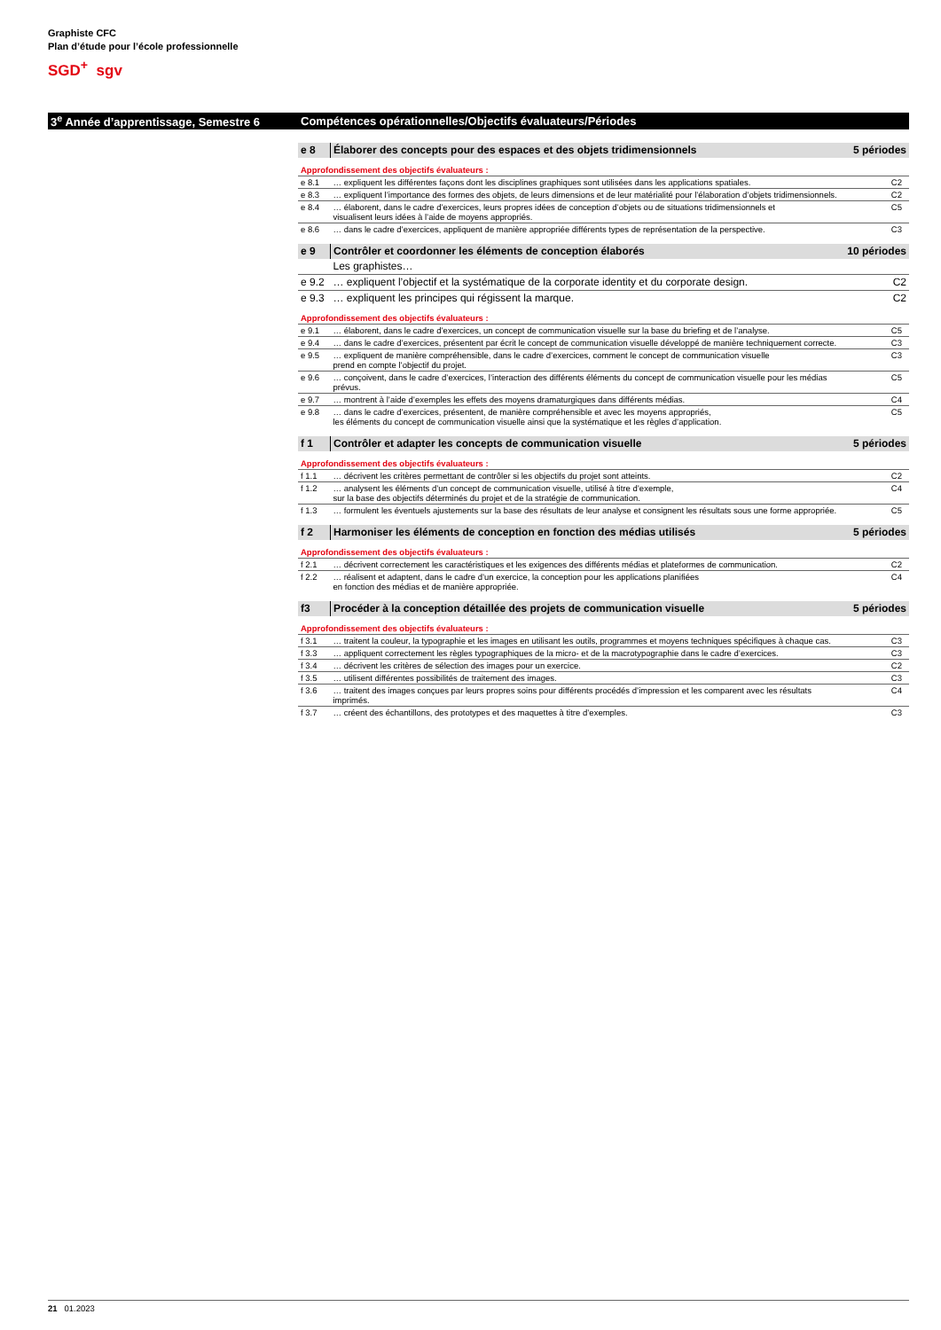Graphiste CFC
Plan d’étude pour l’école professionnelle
SGD<sup>+</sup> sgv
3<sup>e</sup> Année d’apprentissage, Semestre 6
Compétences opérationnelles/Objectifs évaluateurs/Périodes
| e 8 | Élaborer des concepts pour des espaces et des objets tridimensionnels | 5 périodes |
| Approfondissement des objectifs évaluateurs : | | |
| e 8.1 | … expliquent les différentes façons dont les disciplines graphiques sont utilisées dans les applications spatiales. | C2 |
| e 8.3 | … expliquent l’importance des formes des objets, de leurs dimensions et de leur matérialité pour l’élaboration d’objets tridimensionnels. | C2 |
| e 8.4 | … élaborent, dans le cadre d’exercices, leurs propres idées de conception d’objets ou de situations tridimensionnels et visualisent leurs idées à l’aide de moyens appropriés. | C5 |
| e 8.6 | … dans le cadre d’exercices, appliquent de manière appropriée différents types de représentation de la perspective. | C3 |
| e 9 | Contrôler et coordonner les éléments de conception élaborés | 10 périodes |
| | Les graphistes… | |
| e 9.2 | … expliquent l’objectif et la systématique de la corporate identity et du corporate design. | C2 |
| e 9.3 | … expliquent les principes qui régissent la marque. | C2 |
| Approfondissement des objectifs évaluateurs : | | |
| e 9.1 | … élaborent, dans le cadre d’exercices, un concept de communication visuelle sur la base du briefing et de l’analyse. | C5 |
| e 9.4 | … dans le cadre d’exercices, présentent par écrit le concept de communication visuelle développé de manière techniquement correcte. | C3 |
| e 9.5 | … expliquent de manière compréhensible, dans le cadre d’exercices, comment le concept de communication visuelle prend en compte l’objectif du projet. | C3 |
| e 9.6 | … conçoivent, dans le cadre d’exercices, l’interaction des différents éléments du concept de communication visuelle pour les médias prévus. | C5 |
| e 9.7 | … montrent à l’aide d’exemples les effets des moyens dramaturgiques dans différents médias. | C4 |
| e 9.8 | … dans le cadre d’exercices, présentent, de manière compréhensible et avec les moyens appropriés, les éléments du concept de communication visuelle ainsi que la systématique et les règles d’application. | C5 |
| f 1 | Contrôler et adapter les concepts de communication visuelle | 5 périodes |
| Approfondissement des objectifs évaluateurs : | | |
| f 1.1 | … décrivent les critères permettant de contrôler si les objectifs du projet sont atteints. | C2 |
| f 1.2 | … analysent les éléments d’un concept de communication visuelle, utilisé à titre d’exemple, sur la base des objectifs déterminés du projet et de la stratégie de communication. | C4 |
| f 1.3 | … formulent les éventuels ajustements sur la base des résultats de leur analyse et consignent les résultats sous une forme appropriée. | C5 |
| f 2 | Harmoniser les éléments de conception en fonction des médias utilisés | 5 périodes |
| Approfondissement des objectifs évaluateurs : | | |
| f 2.1 | … décrivent correctement les caractéristiques et les exigences des différents médias et plateformes de communication. | C2 |
| f 2.2 | … réalisent et adaptent, dans le cadre d’un exercice, la conception pour les applications planifiées en fonction des médias et de manière appropriée. | C4 |
| f3 | Procéder à la conception détaillée des projets de communication visuelle | 5 périodes |
| Approfondissement des objectifs évaluateurs : | | |
| f 3.1 | … traitent la couleur, la typographie et les images en utilisant les outils, programmes et moyens techniques spécifiques à chaque cas. | C3 |
| f 3.3 | … appliquent correctement les règles typographiques de la micro- et de la macrotypographie dans le cadre d’exercices. | C3 |
| f 3.4 | … décrivent les critères de sélection des images pour un exercice. | C2 |
| f 3.5 | … utilisent différentes possibilités de traitement des images. | C3 |
| f 3.6 | … traitent des images conçues par leurs propres soins pour différents procédés d’impression et les comparent avec les résultats imprimés. | C4 |
| f 3.7 | … créent des échantillons, des prototypes et des maquettes à titre d’exemples. | C3 |
21 01.2023